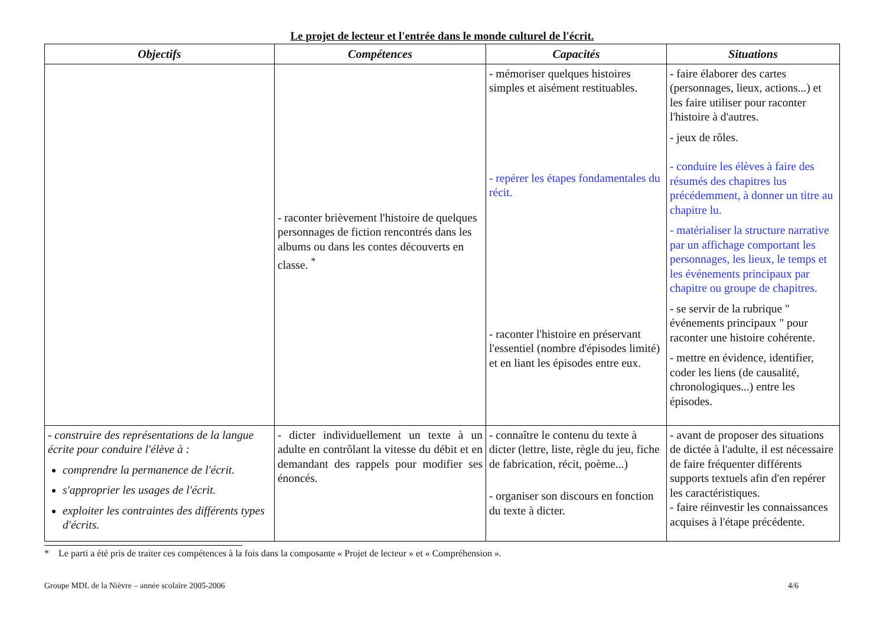Le projet de lecteur et l'entrée dans le monde culturel de l'écrit.
| Objectifs | Compétences | Capacités | Situations |
| --- | --- | --- | --- |
| | - raconter brièvement l'histoire de quelques personnages de fiction rencontrés dans les albums ou dans les contes découverts en classe. <sup>*</sup> | - mémoriser quelques histoires simples et aisément restituables. - repérer les étapes fondamentales du récit. - raconter l'histoire en préservant l'essentiel (nombre d'épisodes limité) et en liant les épisodes entre eux. | - faire élaborer des cartes (personnages, lieux, actions...) et les faire utiliser pour raconter l'histoire à d'autres. - jeux de rôles. - conduire les élèves à faire des résumés des chapitres lus précédemment, à donner un titre au chapitre lu. - matérialiser la structure narrative par un affichage comportant les personnages, les lieux, le temps et les événements principaux par chapitre ou groupe de chapitres. - se servir de la rubrique " événements principaux " pour raconter une histoire cohérente. - mettre en évidence, identifier, coder les liens (de causalité, chronologiques...) entre les épisodes. |
| - construire des représentations de la langue écrite pour conduire l'élève à : comprendre la permanence de l'écrit. s'approprier les usages de l'écrit. exploiter les contraintes des différents types d'écrits. | - dicter individuellement un texte à un adulte en contrôlant la vitesse du débit et en demandant des rappels pour modifier ses énoncés. | - connaître le contenu du texte à dicter (lettre, liste, règle du jeu, fiche de fabrication, récit, poème...) - organiser son discours en fonction du texte à dicter. | - avant de proposer des situations de dictée à l'adulte, il est nécessaire de faire fréquenter différents supports textuels afin d'en repérer les caractéristiques. - faire réinvestir les connaissances acquises à l'étape précédente. |
* Le parti a été pris de traiter ces compétences à la fois dans la composante « Projet de lecteur » et « Compréhension ».
Groupe MDL de la Nièvre – année scolaire 2005-2006 4/6